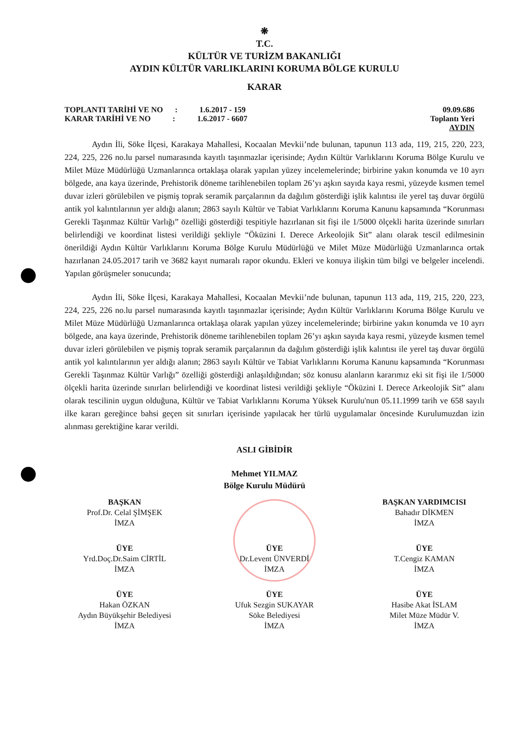❋
T.C.
KÜLTÜR VE TURİZM BAKANLIĞI
AYDIN KÜLTÜR VARLIKLARINI KORUMA BÖLGE KURULU
KARAR
TOPLANTI TARİHİ VE NO : 1.6.2017 - 159
KARAR TARİHİ VE NO : 1.6.2017 - 6607
09.09.686
Toplantı Yeri
AYDIN
Aydın İli, Söke İlçesi, Karakaya Mahallesi, Kocaalan Mevkii’nde bulunan, tapunun 113 ada, 119, 215, 220, 223, 224, 225, 226 no.lu parsel numarasında kayıtlı taşınmazlar içerisinde; Aydın Kültür Varlıklarını Koruma Bölge Kurulu ve Milet Müze Müdürlüğü Uzmanlarınca ortaklaşa olarak yapılan yüzey incelemelerinde; birbirine yakın konumda ve 10 ayrı bölgede, ana kaya üzerinde, Prehistorik döneme tarihlenebilen toplam 26’yı aşkın sayıda kaya resmi, yüzeyde kısmen temel duvar izleri görülebilen ve pişmiş toprak seramik parçalarının da dağılım gösterdiği işlik kalıntısı ile yerel taş duvar örgülü antik yol kalıntılarının yer aldığı alanın; 2863 sayılı Kültür ve Tabiat Varlıklarını Koruma Kanunu kapsamında “Korunması Gerekli Taşınmaz Kültür Varlığı” özelliği gösterdiği tespitiyle hazırlanan sit fişi ile 1/5000 ölçekli harita üzerinde sınırları belirlendiği ve koordinat listesi verildiği şekliyle “Öküzini I. Derece Arkeolojik Sit” alanı olarak tescil edilmesinin önerildiği Aydın Kültür Varlıklarını Koruma Bölge Kurulu Müdürlüğü ve Milet Müze Müdürlüğü Uzmanlarınca ortak hazırlanan 24.05.2017 tarih ve 3682 kayıt numaralı rapor okundu. Ekleri ve konuya ilişkin tüm bilgi ve belgeler incelendi. Yapılan görüşmeler sonucunda;
Aydın İli, Söke İlçesi, Karakaya Mahallesi, Kocaalan Mevkii’nde bulunan, tapunun 113 ada, 119, 215, 220, 223, 224, 225, 226 no.lu parsel numarasında kayıtlı taşınmazlar içerisinde; Aydın Kültür Varlıklarını Koruma Bölge Kurulu ve Milet Müze Müdürlüğü Uzmanlarınca ortaklaşa olarak yapılan yüzey incelemelerinde; birbirine yakın konumda ve 10 ayrı bölgede, ana kaya üzerinde, Prehistorik döneme tarihlenebilen toplam 26’yı aşkın sayıda kaya resmi, yüzeyde kısmen temel duvar izleri görülebilen ve pişmiş toprak seramik parçalarının da dağılım gösterdiği işlik kalıntısı ile yerel taş duvar örgülü antik yol kalıntılarının yer aldığı alanın; 2863 sayılı Kültür ve Tabiat Varlıklarını Koruma Kanunu kapsamında “Korunması Gerekli Taşınmaz Kültür Varlığı” özelliği gösterdiği anlaşıldığından; söz konusu alanların kararımız eki sit fişi ile 1/5000 ölçekli harita üzerinde sınırları belirlendiği ve koordinat listesi verildiği şekliyle “Öküzini I. Derece Arkeolojik Sit” alanı olarak tescilinin uygun olduğuna, Kültür ve Tabiat Varlıklarını Koruma Yüksek Kurulu'nun 05.11.1999 tarih ve 658 sayılı ilke kararı gereğince bahsi geçen sit sınırları içerisinde yapılacak her türlü uygulamalar öncesinde Kurulumuzdan izin alınması gerektiğine karar verildi.
ASLI GİBİDİR
Mehmet YILMAZ
Bölge Kurulu Müdürü
BAŞKAN
Prof.Dr. Celal ŞİMŞEK
İMZA
BAŞKAN YARDIMCISI
Bahadır DİKMEN
İMZA
ÜYE
Yrd.Doç.Dr.Saim CİRTİL
İMZA
ÜYE
Dr.Levent ÜNVERDİ
İMZA
ÜYE
T.Cengiz KAMAN
İMZA
ÜYE
Hakan ÖZKAN
Aydın Büyükşehir Belediyesi
İMZA
ÜYE
Ufuk Sezgin SUKAYAR
Söke Belediyesi
İMZA
ÜYE
Hasibe Akat İSLAM
Milet Müze Müdür V.
İMZA